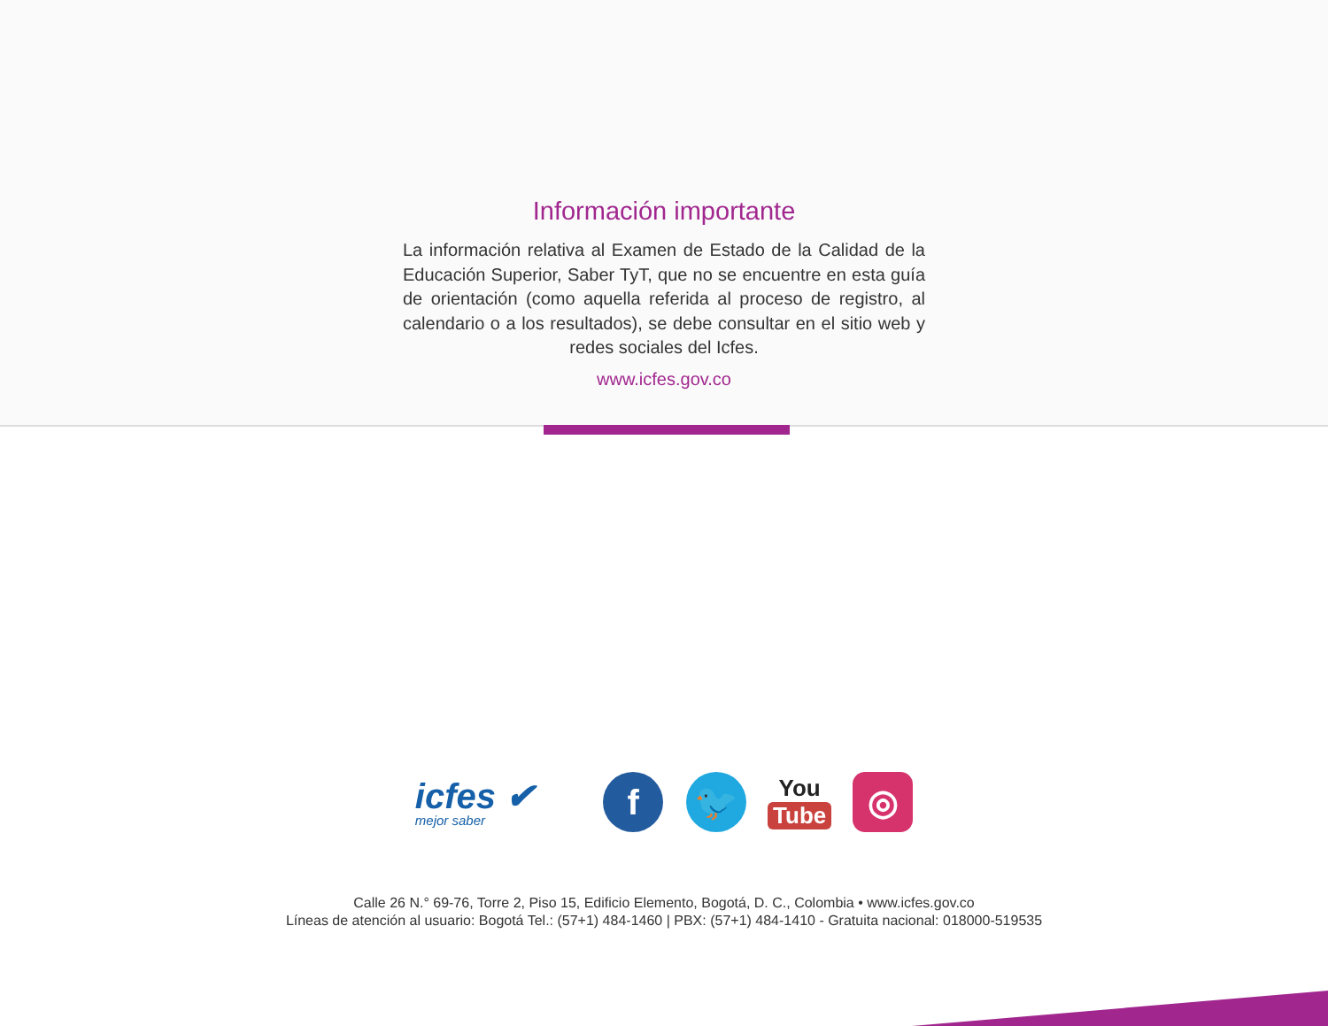Información importante
La información relativa al Examen de Estado de la Calidad de la Educación Superior, Saber TyT, que no se encuentre en esta guía de orientación (como aquella referida al proceso de registro, al calendario o a los resultados), se debe consultar en el sitio web y redes sociales del Icfes.
www.icfes.gov.co
icfes ✔
mejor saber
f 🐦
You
Tube
◎
Calle 26 N.° 69-76, Torre 2, Piso 15, Edificio Elemento, Bogotá, D. C., Colombia • www.icfes.gov.co
Líneas de atención al usuario: Bogotá Tel.: (57+1) 484-1460 | PBX: (57+1) 484-1410 - Gratuita nacional: 018000-519535